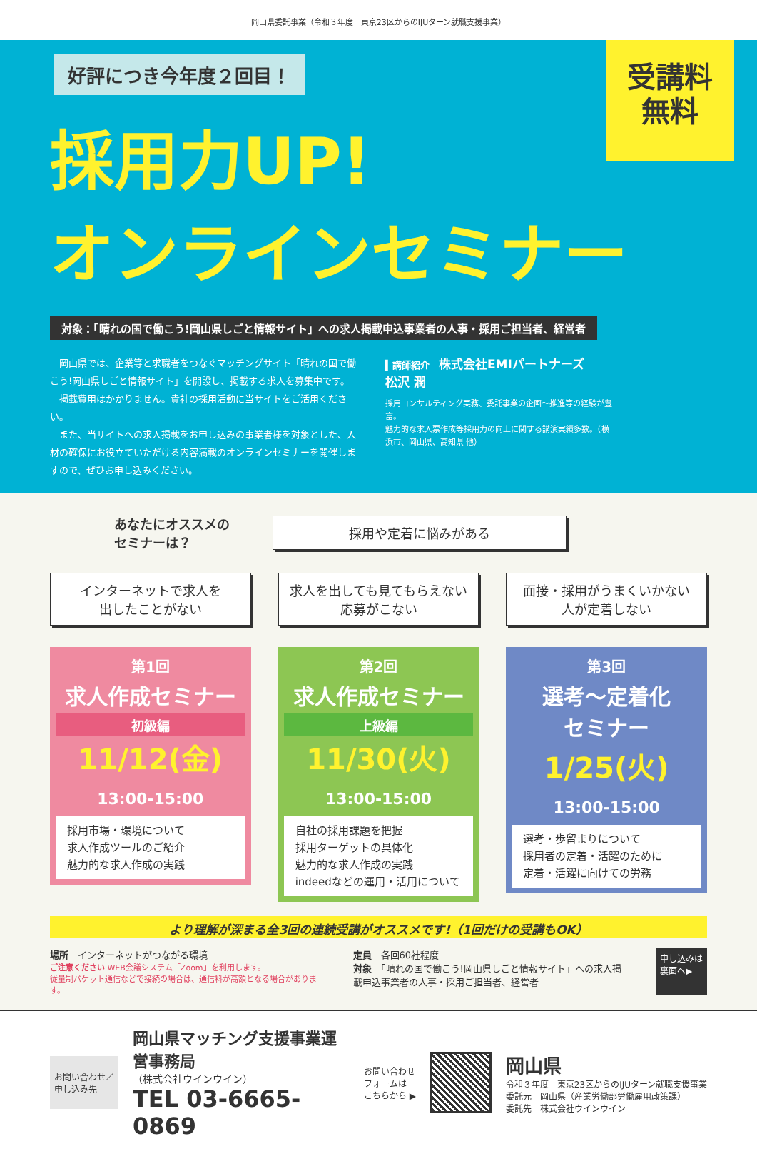岡山県委託事業（令和３年度　東京23区からのIJUターン就職支援事業）
受講料
無料
好評につき今年度２回目！
採用力UP!
オンラインセミナー
対象：「晴れの国で働こう!岡山県しごと情報サイト」への求人掲載申込事業者の人事・採用ご担当者、経営者
　岡山県では、企業等と求職者をつなぐマッチングサイト「晴れの国で働こう!岡山県しごと情報サイト」を開設し、掲載する求人を募集中です。
　掲載費用はかかりません。貴社の採用活動に当サイトをご活用ください。
　また、当サイトへの求人掲載をお申し込みの事業者様を対象とした、人材の確保にお役立ていただける内容満載のオンラインセミナーを開催しますので、ぜひお申し込みください。
▍講師紹介　株式会社EMIパートナーズ
松沢 潤
採用コンサルティング実務、委託事業の企画～推進等の経験が豊富。
魅力的な求人票作成等採用力の向上に関する講演実績多数。（横浜市、岡山県、高知県 他）
あなたにオススメの
セミナーは？
採用や定着に悩みがある
インターネットで求人を
出したことがない
第1回
求人作成セミナー
初級編
11/12(金) 13:00-15:00
採用市場・環境について
求人作成ツールのご紹介
魅力的な求人作成の実践
求人を出しても見てもらえない
応募がこない
第2回
求人作成セミナー
上級編
11/30(火) 13:00-15:00
自社の採用課題を把握
採用ターゲットの具体化
魅力的な求人作成の実践
indeedなどの運用・活用について
面接・採用がうまくいかない
人が定着しない
第3回
選考～定着化
セミナー
1/25(火) 13:00-15:00
選考・歩留まりについて
採用者の定着・活躍のために
定着・活躍に向けての労務
より理解が深まる全3回の連続受講がオススメです!（1回だけの受講もOK）
場所　インターネットがつながる環境
ご注意ください WEB会議システム「Zoom」を利用します。
従量制パケット通信などで接続の場合は、通信料が高額となる場合があります。
定員　各回60社程度
対象　「晴れの国で働こう!岡山県しごと情報サイト」への求人掲載申込事業者の人事・採用ご担当者、経営者
申し込みは
裏面へ▶
お問い合わせ／
申し込み先
岡山県マッチング支援事業運営事務局
（株式会社ウインウイン）
TEL 03-6665-0869
お問い合わせ
フォームは
こちらから ▶
岡山県
令和３年度　東京23区からのIJUターン就職支援事業
委託元　岡山県（産業労働部労働雇用政策課）
委託先　株式会社ウインウイン